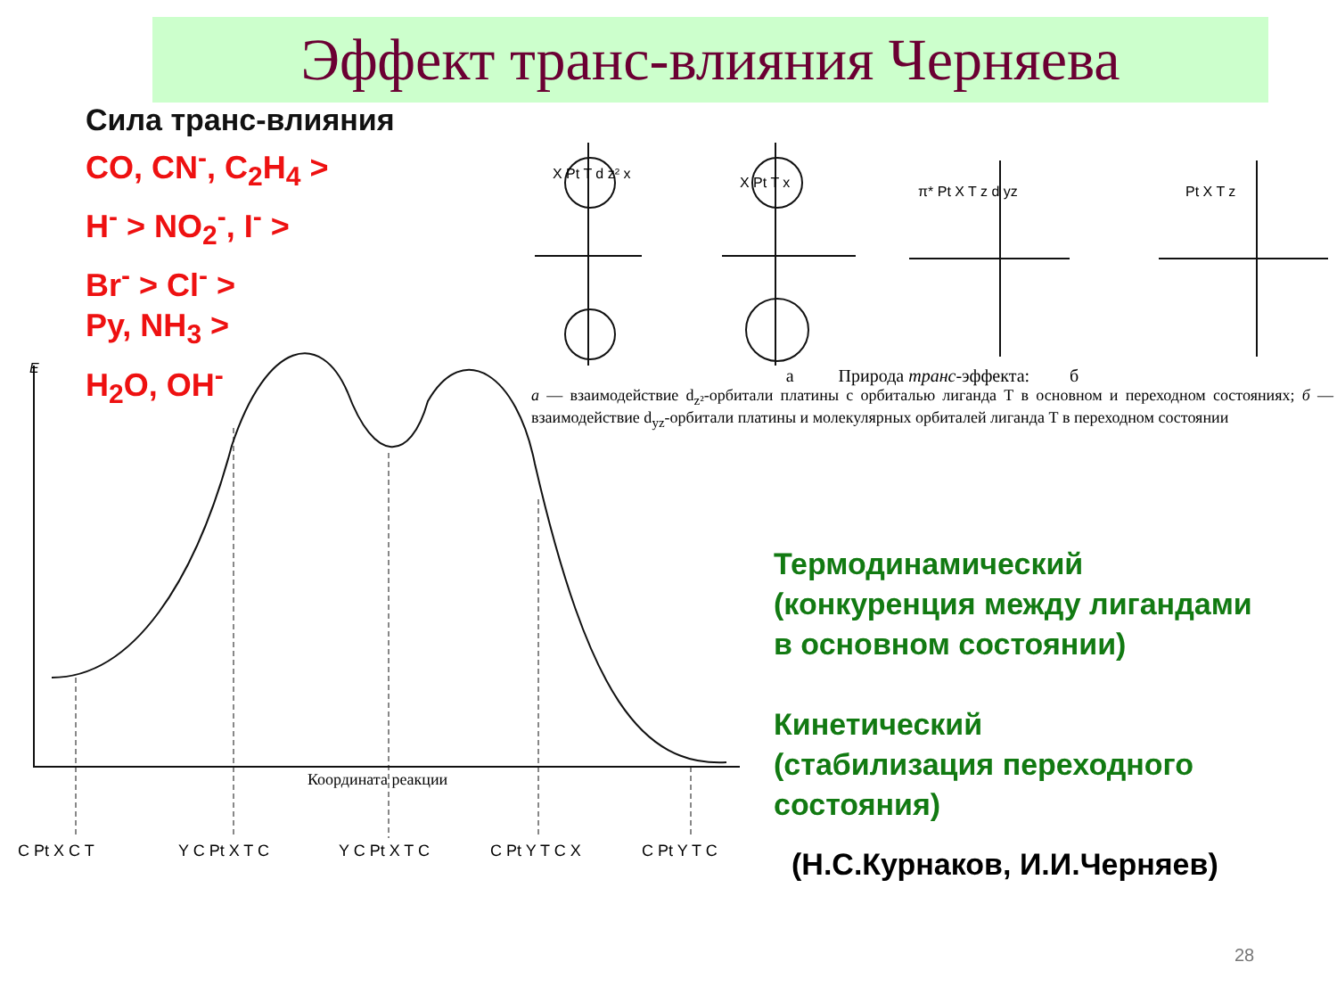Эффект транс-влияния Черняева
Сила транс-влияния
CO, CN<sup>-</sup>, C<sub>2</sub>H<sub>4</sub> >
H<sup>-</sup> > NO<sub>2</sub><sup>-</sup>, I<sup>-</sup> >
Br<sup>-</sup> > Cl<sup>-</sup> >
Py, NH<sub>3</sub> >
H<sub>2</sub>O, OH<sup>-</sup>
E
Координата реакции
C Pt X C T
Y C Pt X T C
Y C Pt X T C
C Pt Y T C X
C Pt Y T C
X Pt T d z² x
X Pt T x
π* Pt X T z d yz
Pt X T z
а Природа транс-эффекта: б
а — взаимодействие d<sub>z²</sub>-орбитали платины с орбиталью лиганда Т в основном и переходном состояниях; б — взаимодействие d<sub>yz</sub>-орбитали платины и молекулярных орбиталей лиганда Т в переходном состоянии
Термодинамический
(конкуренция между лигандами
в основном состоянии)
Кинетический
(стабилизация переходного
состояния)
(Н.С.Курнаков, И.И.Черняев)
28